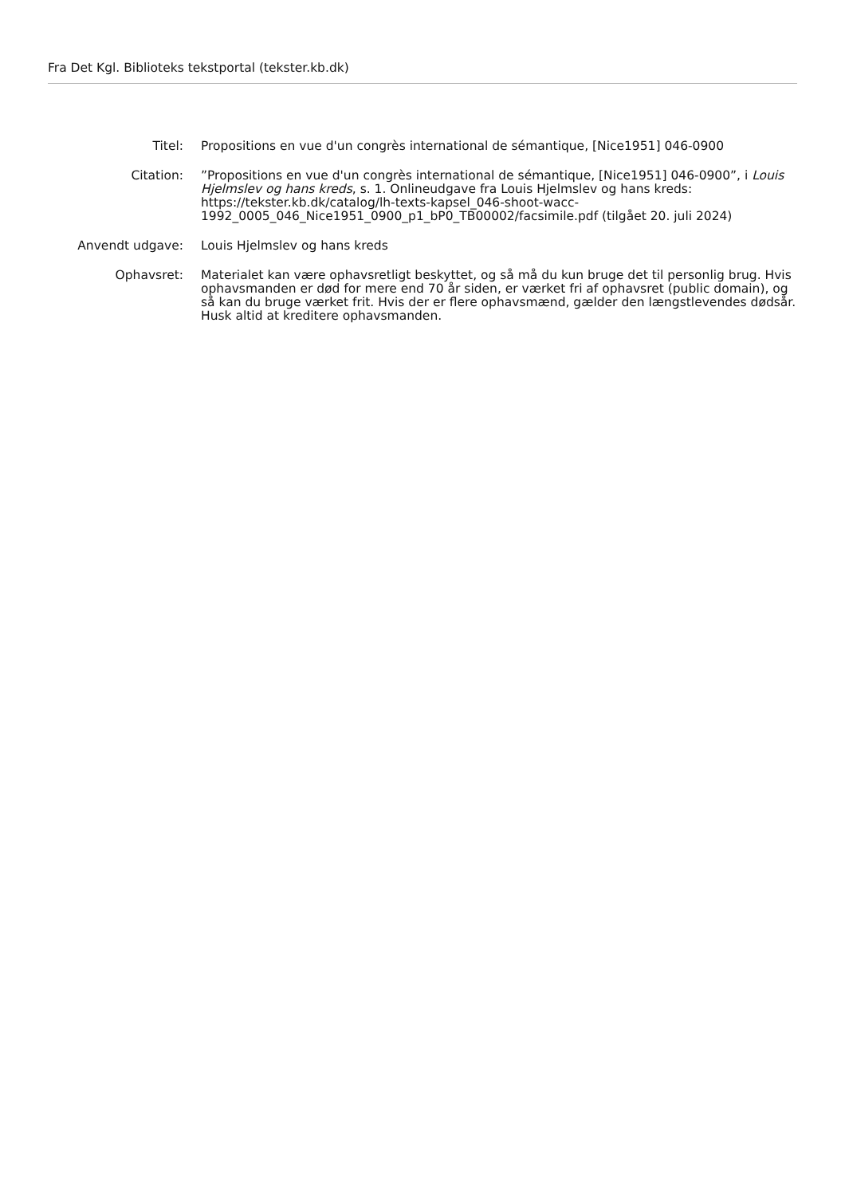Fra Det Kgl. Biblioteks tekstportal (tekster.kb.dk)
Titel: Propositions en vue d'un congrès international de sémantique, [Nice1951] 046-0900
Citation: ”Propositions en vue d'un congrès international de sémantique, [Nice1951] 046-0900”, i Louis Hjelmslev og hans kreds, s. 1. Onlineudgave fra Louis Hjelmslev og hans kreds: https://tekster.kb.dk/catalog/lh-texts-kapsel_046-shoot-wacc-
1992_0005_046_Nice1951_0900_p1_bP0_TB00002/facsimile.pdf (tilgået 20. juli 2024)
Anvendt udgave: Louis Hjelmslev og hans kreds
Ophavsret: Materialet kan være ophavsretligt beskyttet, og så må du kun bruge det til personlig brug. Hvis ophavsmanden er død for mere end 70 år siden, er værket fri af ophavsret (public domain), og så kan du bruge værket frit. Hvis der er flere ophavsmænd, gælder den længstlevendes dødsår. Husk altid at kreditere ophavsmanden.